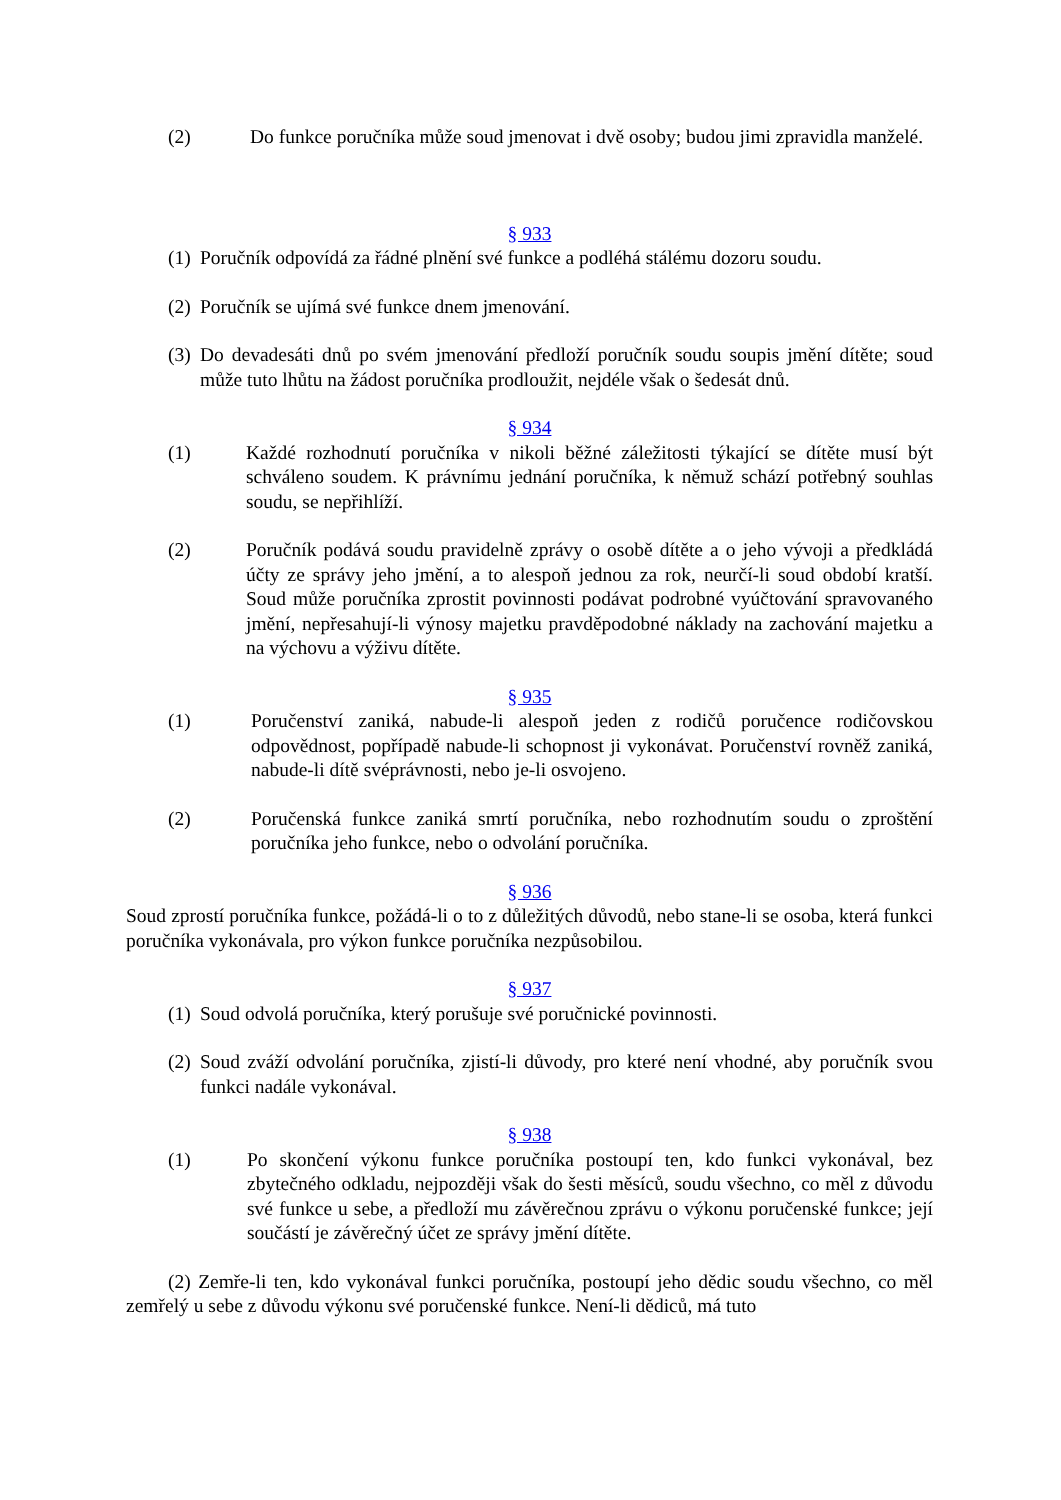(2) Do funkce poručníka může soud jmenovat i dvě osoby; budou jimi zpravidla manželé.
§ 933
(1) Poručník odpovídá za řádné plnění své funkce a podléhá stálému dozoru soudu.
(2) Poručník se ujímá své funkce dnem jmenování.
(3) Do devadesáti dnů po svém jmenování předloží poručník soudu soupis jmění dítěte; soud může tuto lhůtu na žádost poručníka prodloužit, nejdéle však o šedesát dnů.
§ 934
(1) Každé rozhodnutí poručníka v nikoli běžné záležitosti týkající se dítěte musí být schváleno soudem. K právnímu jednání poručníka, k němuž schází potřebný souhlas soudu, se nepřihlíží.
(2) Poručník podává soudu pravidelně zprávy o osobě dítěte a o jeho vývoji a předkládá účty ze správy jeho jmění, a to alespoň jednou za rok, neurčí-li soud období kratší. Soud může poručníka zprostit povinnosti podávat podrobné vyúčtování spravovaného jmění, nepřesahují-li výnosy majetku pravděpodobné náklady na zachování majetku a na výchovu a výživu dítěte.
§ 935
(1) Poručenství zaniká, nabude-li alespoň jeden z rodičů poručence rodičovskou odpovědnost, popřípadě nabude-li schopnost ji vykonávat. Poručenství rovněž zaniká, nabude-li dítě svéprávnosti, nebo je-li osvojeno.
(2) Poručenská funkce zaniká smrtí poručníka, nebo rozhodnutím soudu o zproštění poručníka jeho funkce, nebo o odvolání poručníka.
§ 936
Soud zprostí poručníka funkce, požádá-li o to z důležitých důvodů, nebo stane-li se osoba, která funkci poručníka vykonávala, pro výkon funkce poručníka nezpůsobilou.
§ 937
(1) Soud odvolá poručníka, který porušuje své poručnické povinnosti.
(2) Soud zváží odvolání poručníka, zjistí-li důvody, pro které není vhodné, aby poručník svou funkci nadále vykonával.
§ 938
(1) Po skončení výkonu funkce poručníka postoupí ten, kdo funkci vykonával, bez zbytečného odkladu, nejpozději však do šesti měsíců, soudu všechno, co měl z důvodu své funkce u sebe, a předloží mu závěrečnou zprávu o výkonu poručenské funkce; její součástí je závěrečný účet ze správy jmění dítěte.
(2) Zemře-li ten, kdo vykonával funkci poručníka, postoupí jeho dědic soudu všechno, co měl zemřelý u sebe z důvodu výkonu své poručenské funkce. Není-li dědiců, má tuto